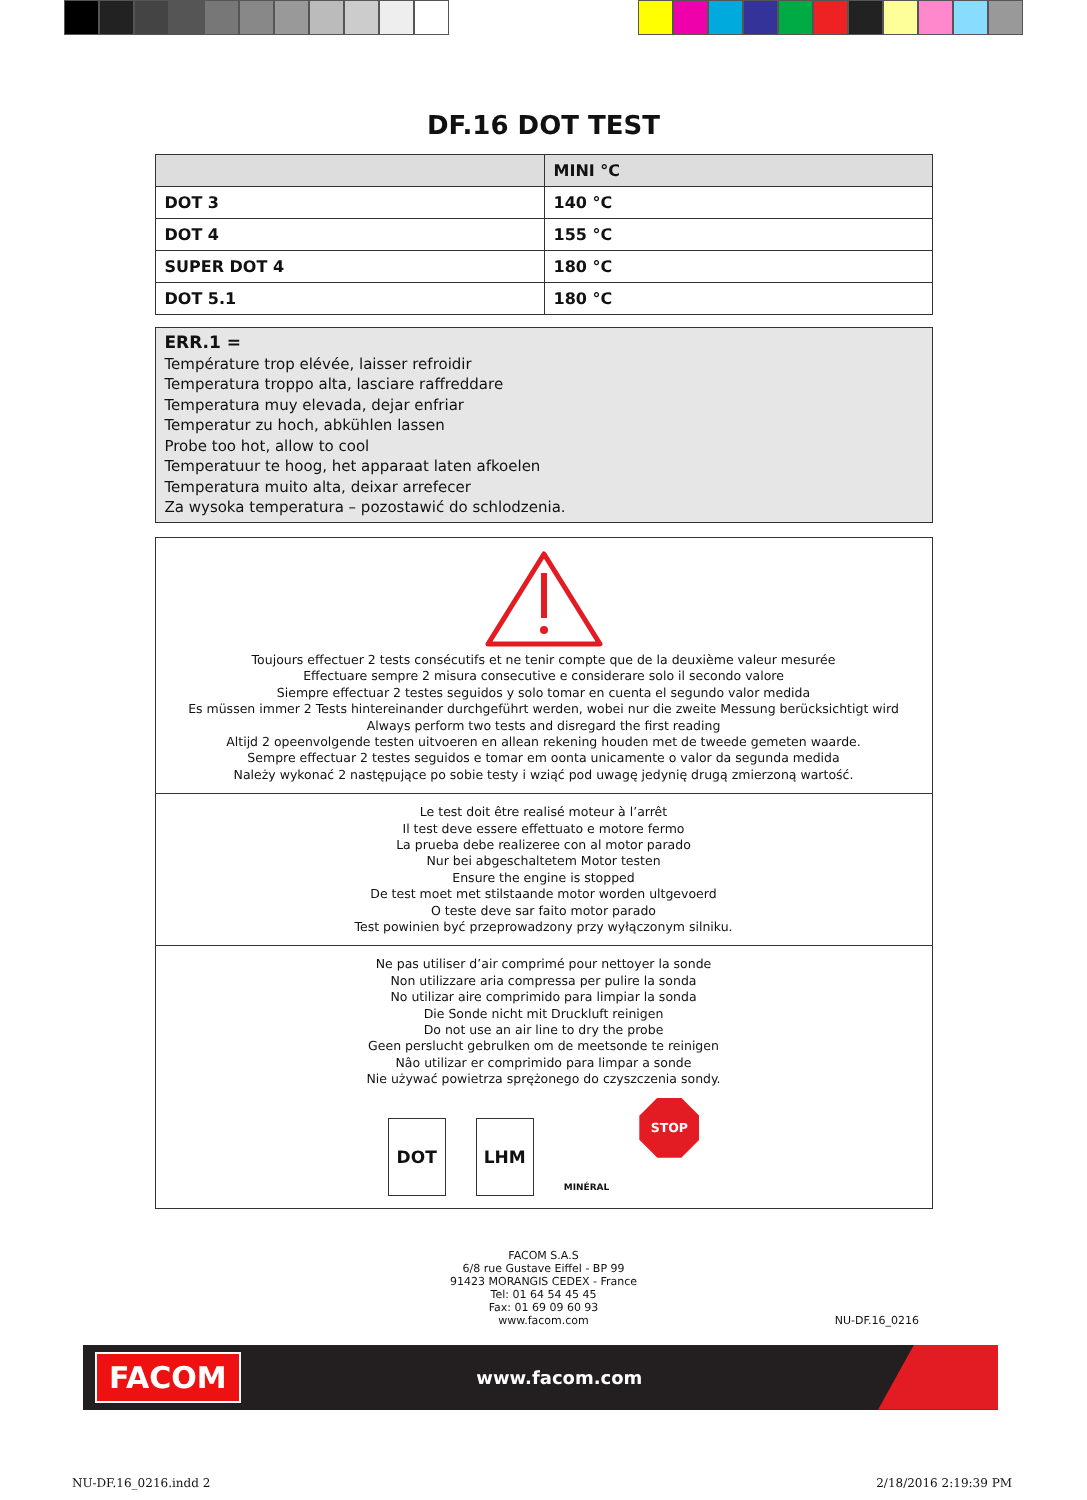DF.16 DOT TEST
| | MINI °C |
| --- | --- |
| DOT 3 | 140 °C |
| DOT 4 | 155 °C |
| SUPER DOT 4 | 180 °C |
| DOT 5.1 | 180 °C |
ERR.1 =
Température trop elévée, laisser refroidir
Temperatura troppo alta, lasciare raffreddare
Temperatura muy elevada, dejar enfriar
Temperatur zu hoch, abkühlen lassen
Probe too hot, allow to cool
Temperatuur te hoog, het apparaat laten afkoelen
Temperatura muito alta, deixar arrefecer
Za wysoka temperatura – pozostawić do schlodzenia.
Toujours effectuer 2 tests consécutifs et ne tenir compte que de la deuxième valeur mesurée
Effectuare sempre 2 misura consecutive e considerare solo il secondo valore
Siempre effectuar 2 testes seguidos y solo tomar en cuenta el segundo valor medida
Es müssen immer 2 Tests hintereinander durchgeführt werden, wobei nur die zweite Messung berücksichtigt wird
Always perform two tests and disregard the first reading
Altijd 2 opeenvolgende testen uitvoeren en allean rekening houden met de tweede gemeten waarde.
Sempre effectuar 2 testes seguidos e tomar em oonta unicamente o valor da segunda medida
Należy wykonać 2 następujące po sobie testy i wziąć pod uwagę jedynię drugą zmierzoną wartość.
Le test doit être realisé moteur à l’arrêt
Il test deve essere effettuato e motore fermo
La prueba debe realizeree con al motor parado
Nur bei abgeschaltetem Motor testen
Ensure the engine is stopped
De test moet met stilstaande motor worden ultgevoerd
O teste deve sar faito motor parado
Test powinien być przeprowadzony przy wyłączonym silniku.
Ne pas utiliser d’air comprimé pour nettoyer la sonde
Non utilizzare aria compressa per pulire la sonda
No utilizar aire comprimido para limpiar la sonda
Die Sonde nicht mit Druckluft reinigen
Do not use an air line to dry the probe
Geen perslucht gebrulken om de meetsonde te reinigen
Nâo utilizar er comprimido para limpar a sonde
Nie używać powietrza sprężonego do czyszczenia sondy.
DOT LHM
MINÉRAL
STOP
FACOM S.A.S
6/8 rue Gustave Eiffel - BP 99
91423 MORANGIS CEDEX - France
Tel: 01 64 54 45 45
Fax: 01 69 09 60 93
www.facom.com
NU-DF.16_0216
FACOM
www.facom.com
NU-DF.16_0216.indd 2 2/18/2016 2:19:39 PM